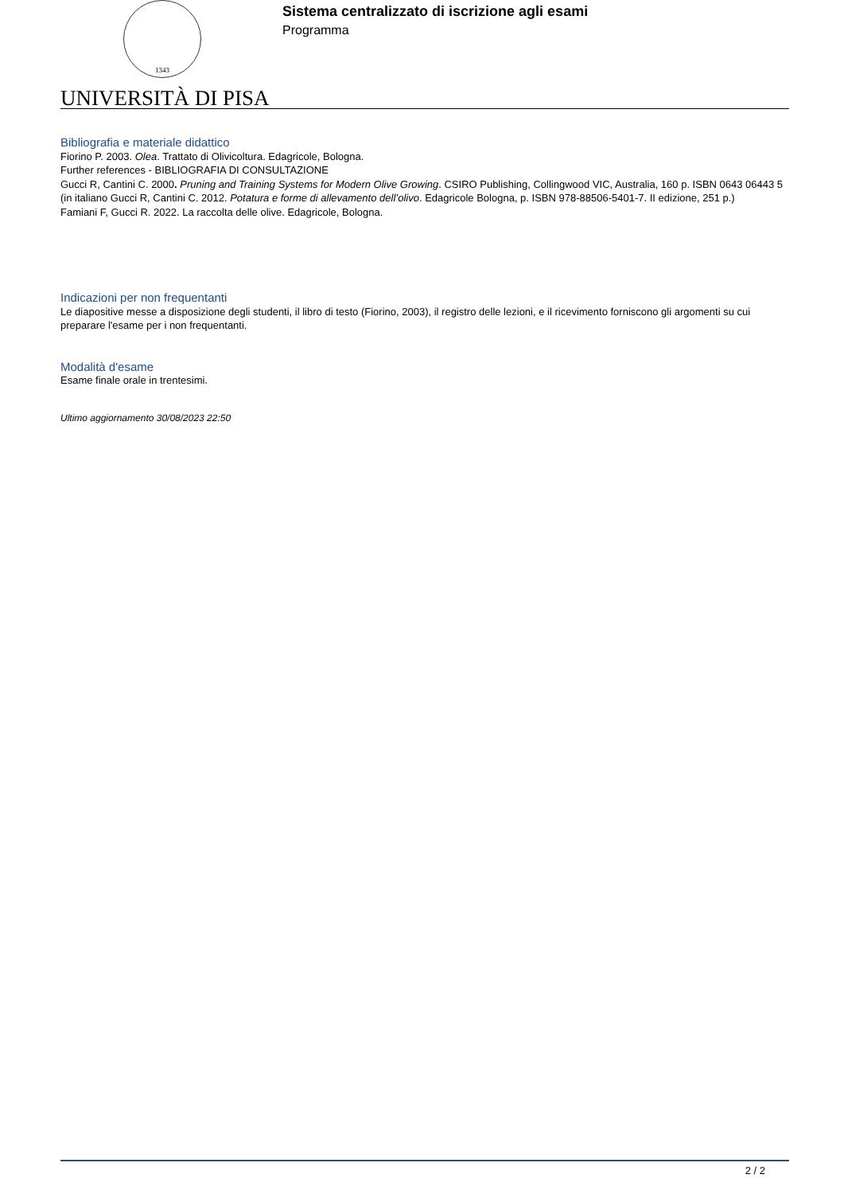1343
Sistema centralizzato di iscrizione agli esami
Programma
UNIVERSITÀ DI PISA
Bibliografia e materiale didattico
Fiorino P. 2003. Olea. Trattato di Olivicoltura. Edagricole, Bologna.
Further references - BIBLIOGRAFIA DI CONSULTAZIONE
Gucci R, Cantini C. 2000. Pruning and Training Systems for Modern Olive Growing. CSIRO Publishing, Collingwood VIC, Australia, 160 p. ISBN 0643 06443 5 (in italiano Gucci R, Cantini C. 2012. Potatura e forme di allevamento dell’olivo. Edagricole Bologna, p. ISBN 978-88506-5401-7. II edizione, 251 p.)
Famiani F, Gucci R. 2022. La raccolta delle olive. Edagricole, Bologna.
Indicazioni per non frequentanti
Le diapositive messe a disposizione degli studenti, il libro di testo (Fiorino, 2003), il registro delle lezioni, e il ricevimento forniscono gli argomenti su cui preparare l'esame per i non frequentanti.
Modalità d'esame
Esame finale orale in trentesimi.
Ultimo aggiornamento 30/08/2023 22:50
2 / 2